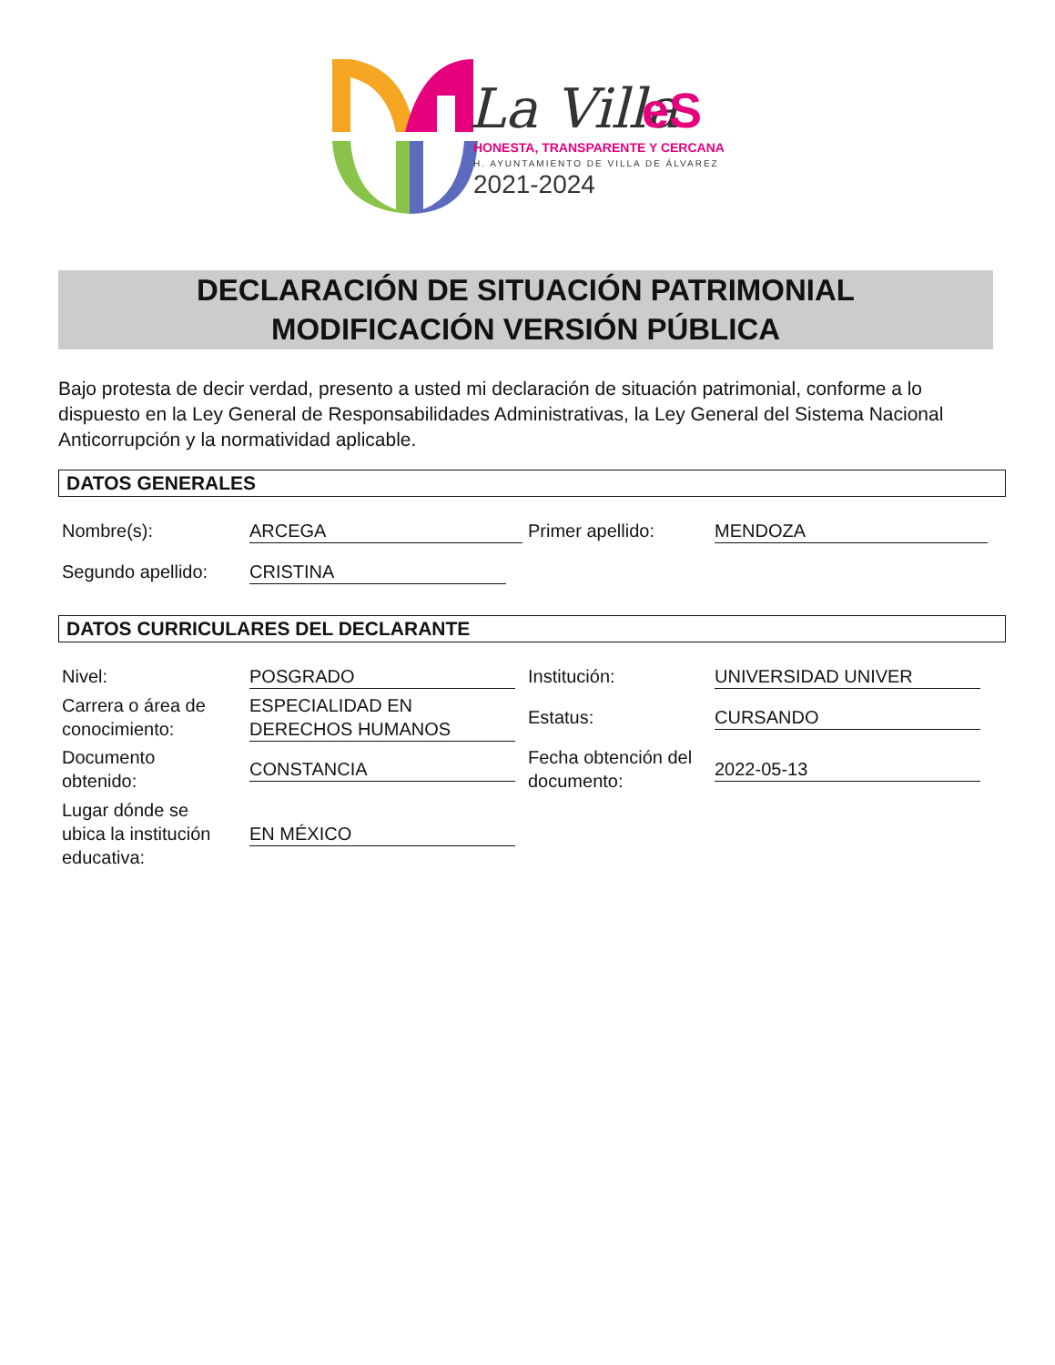La Villa
eS
HONESTA, TRANSPARENTE Y CERCANA
H. AYUNTAMIENTO DE VILLA DE ÁLVAREZ
2021-2024
DECLARACIÓN DE SITUACIÓN PATRIMONIAL
MODIFICACIÓN VERSIÓN PÚBLICA
Bajo protesta de decir verdad, presento a usted mi declaración de situación patrimonial, conforme a lo dispuesto en la Ley General de Responsabilidades Administrativas, la Ley General del Sistema Nacional Anticorrupción y la normatividad aplicable.
DATOS GENERALES
Nombre(s): ARCEGA Primer apellido: MENDOZA
Segundo apellido: CRISTINA
DATOS CURRICULARES DEL DECLARANTE
Nivel: POSGRADO Institución: UNIVERSIDAD UNIVER
Carrera o área de
conocimiento: ESPECIALIDAD EN
DERECHOS HUMANOS
Estatus: CURSANDO
Documento
obtenido:
CONSTANCIA
Fecha obtención del
documento:
2022-05-13
Lugar dónde se
ubica la institución
educativa:
EN MÉXICO